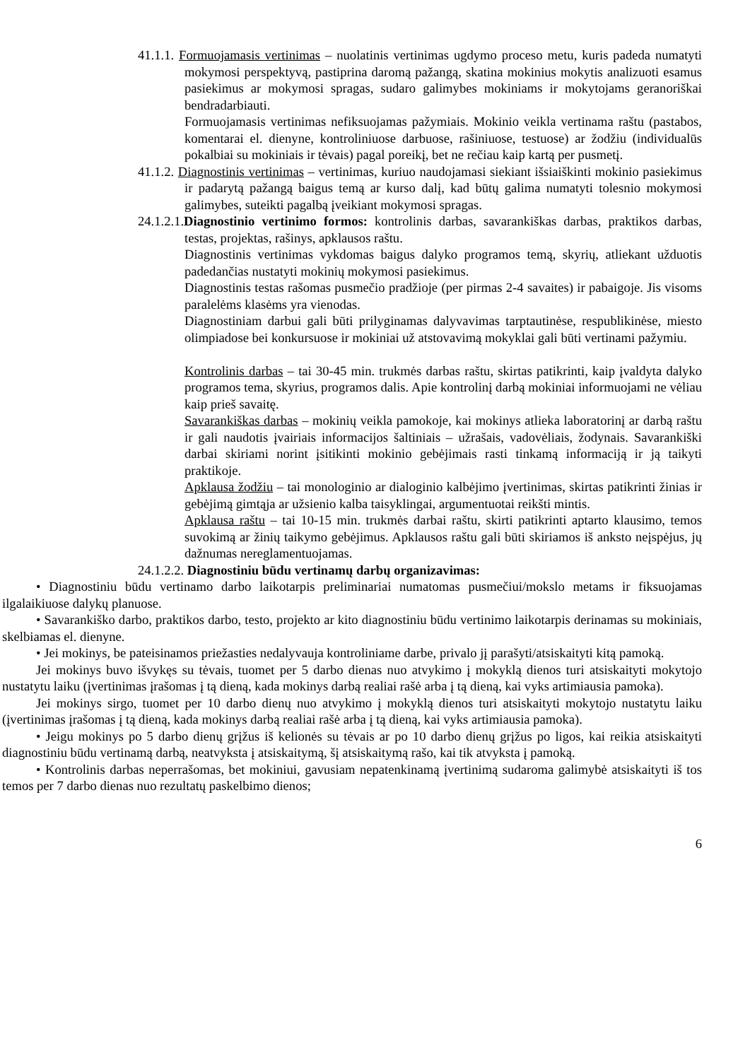41.1.1. Formuojamasis vertinimas – nuolatinis vertinimas ugdymo proceso metu, kuris padeda numatyti mokymosi perspektyvą, pastiprina daromą pažangą, skatina mokinius mokytis analizuoti esamus pasiekimus ar mokymosi spragas, sudaro galimybes mokiniams ir mokytojams geranoriškai bendradarbiauti.
Formuojamasis vertinimas nefiksuojamas pažymiais. Mokinio veikla vertinama raštu (pastabos, komentarai el. dienyne, kontroliniuose darbuose, rašiniuose, testuose) ar žodžiu (individualūs pokalbiai su mokiniais ir tėvais) pagal poreikį, bet ne rečiau kaip kartą per pusmetį.
41.1.2. Diagnostinis vertinimas – vertinimas, kuriuo naudojamasi siekiant išsiaiškinti mokinio pasiekimus ir padarytą pažangą baigus temą ar kurso dalį, kad būtų galima numatyti tolesnio mokymosi galimybes, suteikti pagalbą įveikiant mokymosi spragas.
24.1.2.1.Diagnostinio vertinimo formos: kontrolinis darbas, savarankiškas darbas, praktikos darbas, testas, projektas, rašinys, apklausos raštu.
Diagnostinis vertinimas vykdomas baigus dalyko programos temą, skyrių, atliekant užduotis padedančias nustatyti mokinių mokymosi pasiekimus.
Diagnostinis testas rašomas pusmečio pradžioje (per pirmas 2-4 savaites) ir pabaigoje. Jis visoms paralelėms klasėms yra vienodas.
Diagnostiniam darbui gali būti prilyginamas dalyvavimas tarptautinėse, respublikinėse, miesto olimpiadose bei konkursuose ir mokiniai už atstovavimą mokyklai gali būti vertinami pažymiu.
Kontrolinis darbas – tai 30-45 min. trukmės darbas raštu, skirtas patikrinti, kaip įvaldyta dalyko programos tema, skyrius, programos dalis. Apie kontrolinį darbą mokiniai informuojami ne vėliau kaip prieš savaitę.
Savarankiškas darbas – mokinių veikla pamokoje, kai mokinys atlieka laboratorinį ar darbą raštu ir gali naudotis įvairiais informacijos šaltiniais – užrašais, vadovėliais, žodynais. Savarankiški darbai skiriami norint įsitikinti mokinio gebėjimais rasti tinkamą informaciją ir ją taikyti praktikoje.
Apklausa žodžiu – tai monologinio ar dialoginio kalbėjimo įvertinimas, skirtas patikrinti žinias ir gebėjimą gimtąja ar užsienio kalba taisyklingai, argumentuotai reikšti mintis.
Apklausa raštu – tai 10-15 min. trukmės darbai raštu, skirti patikrinti aptarto klausimo, temos suvokimą ar žinių taikymo gebėjimus. Apklausos raštu gali būti skiriamos iš anksto neįspėjus, jų dažnumas nereglamentuojamas.
24.1.2.2. Diagnostiniu būdu vertinamų darbų organizavimas:
• Diagnostiniu būdu vertinamo darbo laikotarpis preliminariai numatomas pusmečiui/mokslo metams ir fiksuojamas ilgalaikiuose dalykų planuose.
• Savarankiško darbo, praktikos darbo, testo, projekto ar kito diagnostiniu būdu vertinimo laikotarpis derinamas su mokiniais, skelbiamas el. dienyne.
• Jei mokinys, be pateisinamos priežasties nedalyvauja kontroliniame darbe, privalo jį parašyti/atsiskaityti kitą pamoką.
Jei mokinys buvo išvykęs su tėvais, tuomet per 5 darbo dienas nuo atvykimo į mokyklą dienos turi atsiskaityti mokytojo nustatytu laiku (įvertinimas įrašomas į tą dieną, kada mokinys darbą realiai rašė arba į tą dieną, kai vyks artimiausia pamoka).
Jei mokinys sirgo, tuomet per 10 darbo dienų nuo atvykimo į mokyklą dienos turi atsiskaityti mokytojo nustatytu laiku (įvertinimas įrašomas į tą dieną, kada mokinys darbą realiai rašė arba į tą dieną, kai vyks artimiausia pamoka).
• Jeigu mokinys po 5 darbo dienų grįžus iš kelionės su tėvais ar po 10 darbo dienų grįžus po ligos, kai reikia atsiskaityti diagnostiniu būdu vertinamą darbą, neatvyksta į atsiskaitymą, šį atsiskaitymą rašo, kai tik atvyksta į pamoką.
• Kontrolinis darbas neperrašomas, bet mokiniui, gavusiam nepatenkinamą įvertinimą sudaroma galimybė atsiskaityti iš tos temos per 7 darbo dienas nuo rezultatų paskelbimo dienos;
6